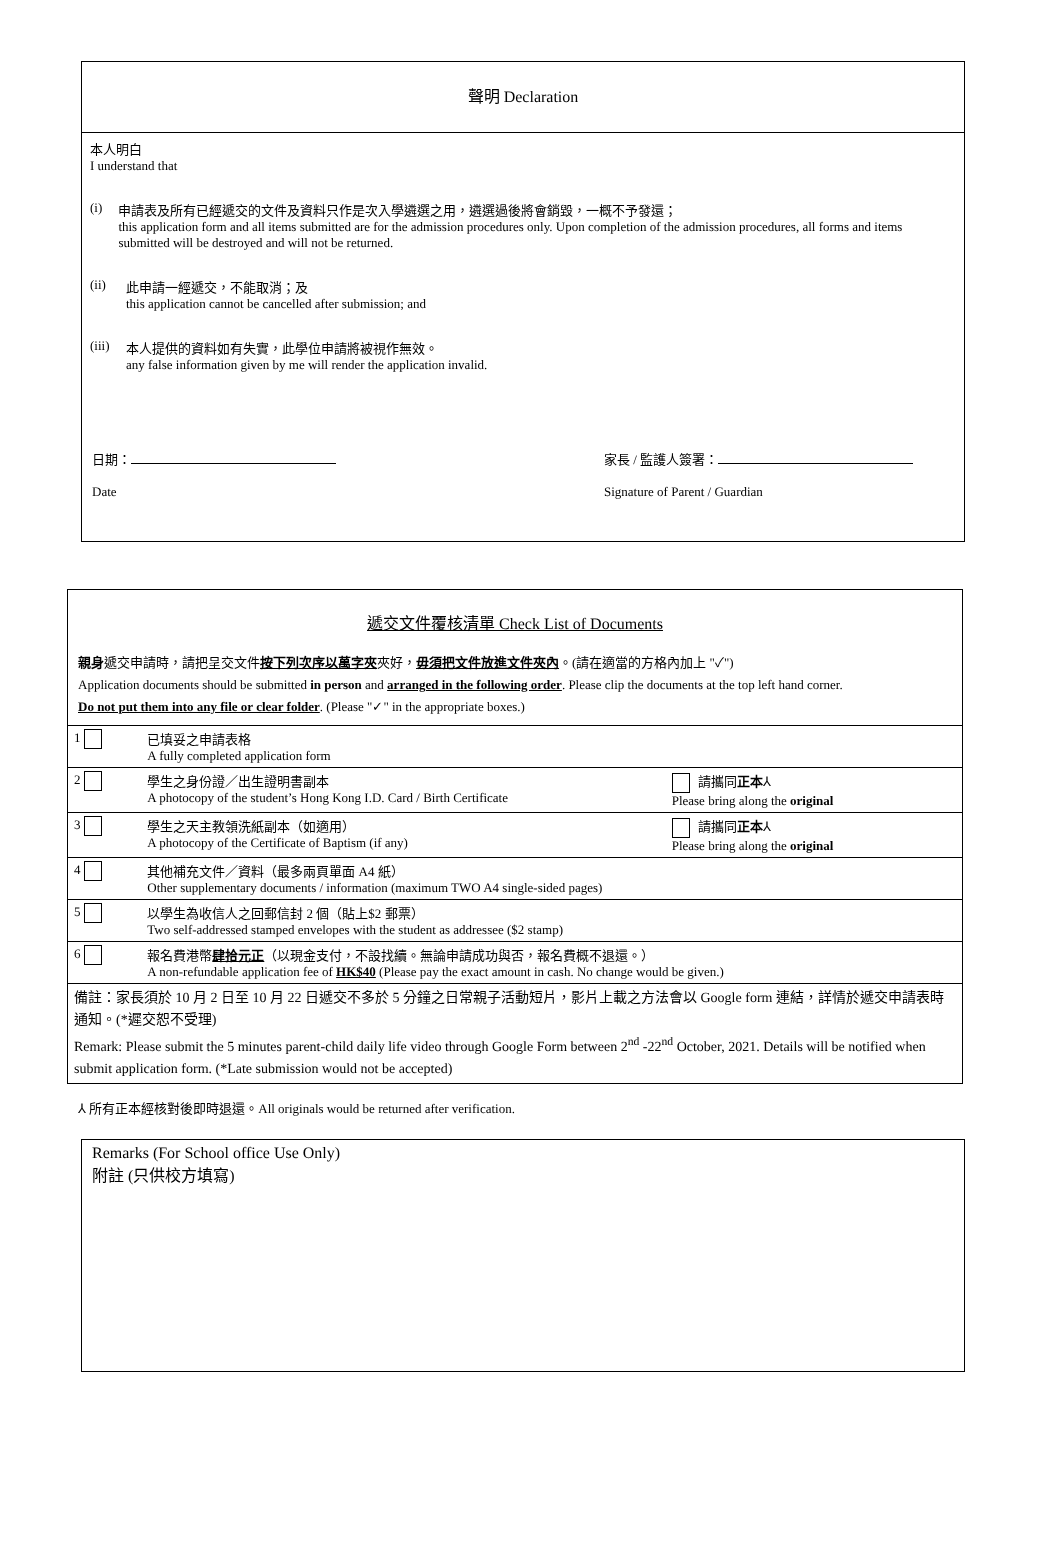聲明 Declaration
本人明白
I understand that
(i) 申請表及所有已經遞交的文件及資料只作是次入學遴選之用，遴選過後將會銷毀，一概不予發還；
this application form and all items submitted are for the admission procedures only. Upon completion of the admission procedures, all forms and items submitted will be destroyed and will not be returned.
(ii) 此申請一經遞交，不能取消；及
this application cannot be cancelled after submission; and
(iii)
本人提供的資料如有失實，此學位申請將被視作無效。
any false information given by me will render the application invalid.
日期：
Date
家長 / 監護人簽署：
Signature of Parent / Guardian
遞交文件覆核清單 Check List of Documents
親身遞交申請時，請把呈交文件按下列次序以萬字夾夾好，毋須把文件放進文件夾內。(請在適當的方格內加上 "✓")
Application documents should be submitted in person and arranged in the following order. Please clip the documents at the top left hand corner.
Do not put them into any file or clear folder. (Please "✓" in the appropriate boxes.)
| 1 | 已填妥之申請表格 A fully completed application form | |
| 2 | 學生之身份證／出生證明書副本 A photocopy of the student’s Hong Kong I.D. Card / Birth Certificate | 請攜同 正本 ⅄ Please bring along the original |
| 3 | 學生之天主教領洗紙副本（如適用） A photocopy of the Certificate of Baptism (if any) | 請攜同 正本 ⅄ Please bring along the original |
| 4 | 其他補充文件／資料（最多兩頁單面 A4 紙） Other supplementary documents / information (maximum TWO A4 single-sided pages) | |
| 5 | 以學生為收信人之回郵信封 2 個（貼上$2 郵票） Two self-addressed stamped envelopes with the student as addressee ($2 stamp) | |
| 6 | 報名費港幣 肆拾元正 （以現金支付，不設找續。無論申請成功與否，報名費概不退還。） A non-refundable application fee of HK$40 (Please pay the exact amount in cash. No change would be given.) | |
| 備註：家長須於 10 月 2 日至 10 月 22 日遞交不多於 5 分鐘之日常親子活動短片，影片上載之方法會以 Google form 連結，詳情於遞交申請表時通知。(*遲交恕不受理) Remark: Please submit the 5 minutes parent-child daily life video through Google Form between 2<sup>nd</sup> -22<sup>nd</sup> October, 2021. Details will be notified when submit application form. (*Late submission would not be accepted) | | |
⅄ 所有正本經核對後即時退還。All originals would be returned after verification.
Remarks (For School office Use Only)
附註 (只供校方填寫)